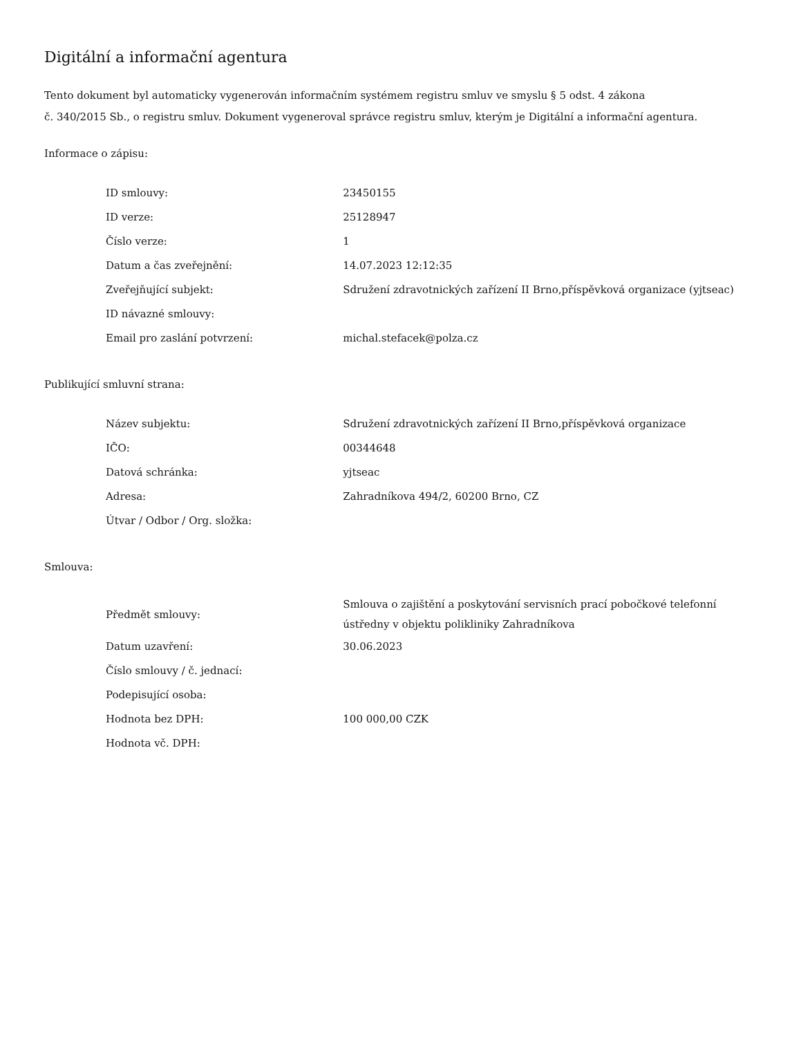Digitální a informační agentura
Tento dokument byl automaticky vygenerován informačním systémem registru smluv ve smyslu § 5 odst. 4 zákona
č. 340/2015 Sb., o registru smluv. Dokument vygeneroval správce registru smluv, kterým je Digitální a informační agentura.
Informace o zápisu:
| ID smlouvy: | 23450155 |
| ID verze: | 25128947 |
| Číslo verze: | 1 |
| Datum a čas zveřejnění: | 14.07.2023 12:12:35 |
| Zveřejňující subjekt: | Sdružení zdravotnických zařízení II Brno,příspěvková organizace (yjtseac) |
| ID návazné smlouvy: | |
| Email pro zaslání potvrzení: | michal.stefacek@polza.cz |
Publikující smluvní strana:
| Název subjektu: | Sdružení zdravotnických zařízení II Brno,příspěvková organizace |
| IČO: | 00344648 |
| Datová schránka: | yjtseac |
| Adresa: | Zahradníkova 494/2, 60200 Brno, CZ |
| Útvar / Odbor / Org. složka: | |
Smlouva:
| Předmět smlouvy: | Smlouva o zajištění a poskytování servisních prací pobočkové telefonní ústředny v objektu polikliniky Zahradníkova |
| Datum uzavření: | 30.06.2023 |
| Číslo smlouvy / č. jednací: | |
| Podepisující osoba: | |
| Hodnota bez DPH: | 100 000,00 CZK |
| Hodnota vč. DPH: | |